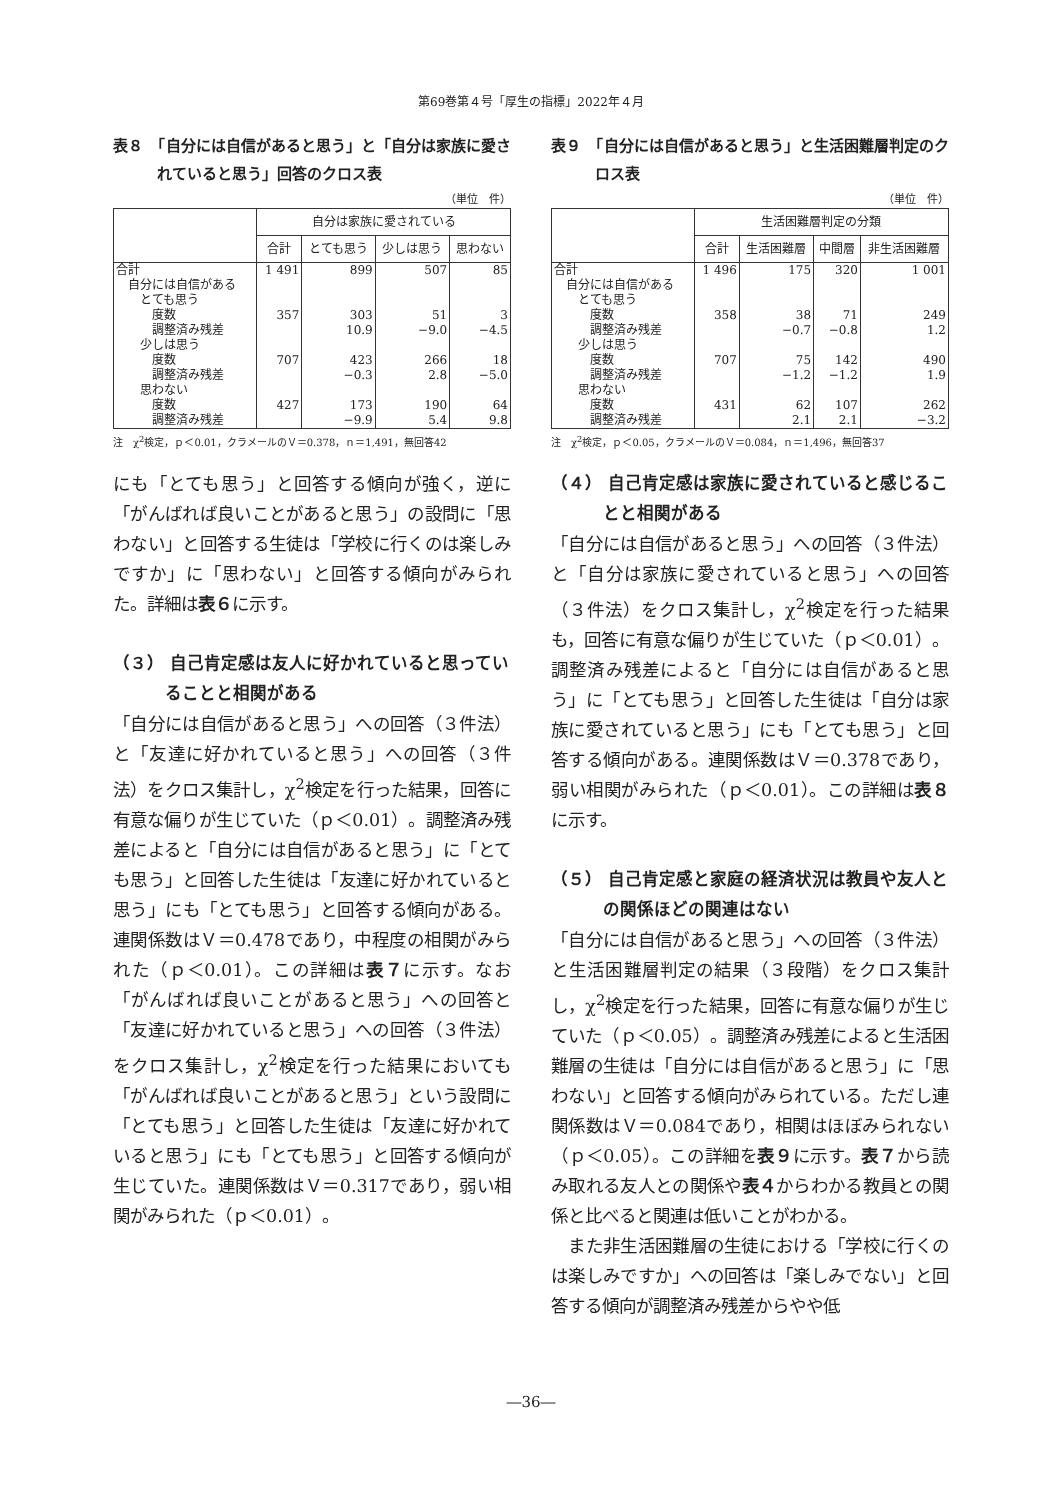第69巻第４号「厚生の指標」2022年４月
表８　「自分には自信があると思う」と「自分は家族に愛されていると思う」回答のクロス表
（単位　件）
| | 自分は家族に愛されている | | | |
| --- | --- | --- | --- | --- |
| | 合計 | とても思う | 少しは思う | 思わない |
| 合計 自分には自信がある とても思う 度数 調整済み残差 少しは思う 度数 調整済み残差 思わない 度数 調整済み残差 | 1 491 357 707 427 | 899 303 10.9 423 −0.3 173 −9.9 | 507 51 −9.0 266 2.8 190 5.4 | 85 3 −4.5 18 −5.0 64 9.8 |
注　χ<sup>2</sup>検定，ｐ＜0.01，クラメールのＶ＝0.378，ｎ＝1,491，無回答42
にも「とても思う」と回答する傾向が強く，逆に「がんばれば良いことがあると思う」の設問に「思わない」と回答する生徒は「学校に行くのは楽しみですか」に「思わない」と回答する傾向がみられた。詳細は表６に示す。
（３） 自己肯定感は友人に好かれていると思っていることと相関がある
「自分には自信があると思う」への回答（３件法）と「友達に好かれていると思う」への回答（３件法）をクロス集計し，χ<sup>2</sup>検定を行った結果，回答に有意な偏りが生じていた（ｐ＜0.01）。調整済み残差によると「自分には自信があると思う」に「とても思う」と回答した生徒は「友達に好かれていると思う」にも「とても思う」と回答する傾向がある。連関係数はＶ＝0.478であり，中程度の相関がみられた（ｐ＜0.01）。この詳細は表７に示す。なお「がんばれば良いことがあると思う」への回答と「友達に好かれていると思う」への回答（３件法）をクロス集計し，χ<sup>2</sup>検定を行った結果においても「がんばれば良いことがあると思う」という設問に「とても思う」と回答した生徒は「友達に好かれていると思う」にも「とても思う」と回答する傾向が生じていた。連関係数はＶ＝0.317であり，弱い相関がみられた（ｐ＜0.01）。
表９　「自分には自信があると思う」と生活困難層判定のクロス表
（単位　件）
| | 生活困難層判定の分類 | | | |
| --- | --- | --- | --- | --- |
| | 合計 | 生活困難層 | 中間層 | 非生活困難層 |
| 合計 自分には自信がある とても思う 度数 調整済み残差 少しは思う 度数 調整済み残差 思わない 度数 調整済み残差 | 1 496 358 707 431 | 175 38 −0.7 75 −1.2 62 2.1 | 320 71 −0.8 142 −1.2 107 2.1 | 1 001 249 1.2 490 1.9 262 −3.2 |
注　χ<sup>2</sup>検定，ｐ＜0.05，クラメールのＶ＝0.084，ｎ＝1,496，無回答37
（４） 自己肯定感は家族に愛されていると感じることと相関がある
「自分には自信があると思う」への回答（３件法）と「自分は家族に愛されていると思う」への回答（３件法）をクロス集計し，χ<sup>2</sup>検定を行った結果も，回答に有意な偏りが生じていた（ｐ＜0.01）。調整済み残差によると「自分には自信があると思う」に「とても思う」と回答した生徒は「自分は家族に愛されていると思う」にも「とても思う」と回答する傾向がある。連関係数はＶ＝0.378であり，弱い相関がみられた（ｐ＜0.01）。この詳細は表８に示す。
（５） 自己肯定感と家庭の経済状況は教員や友人との関係ほどの関連はない
「自分には自信があると思う」への回答（３件法）と生活困難層判定の結果（３段階）をクロス集計し，χ<sup>2</sup>検定を行った結果，回答に有意な偏りが生じていた（ｐ＜0.05）。調整済み残差によると生活困難層の生徒は「自分には自信があると思う」に「思わない」と回答する傾向がみられている。ただし連関係数はＶ＝0.084であり，相関はほぼみられない（ｐ＜0.05）。この詳細を表９に示す。表７から読み取れる友人との関係や表４からわかる教員との関係と比べると関連は低いことがわかる。
　また非生活困難層の生徒における「学校に行くのは楽しみですか」への回答は「楽しみでない」と回答する傾向が調整済み残差からやや低
―36―